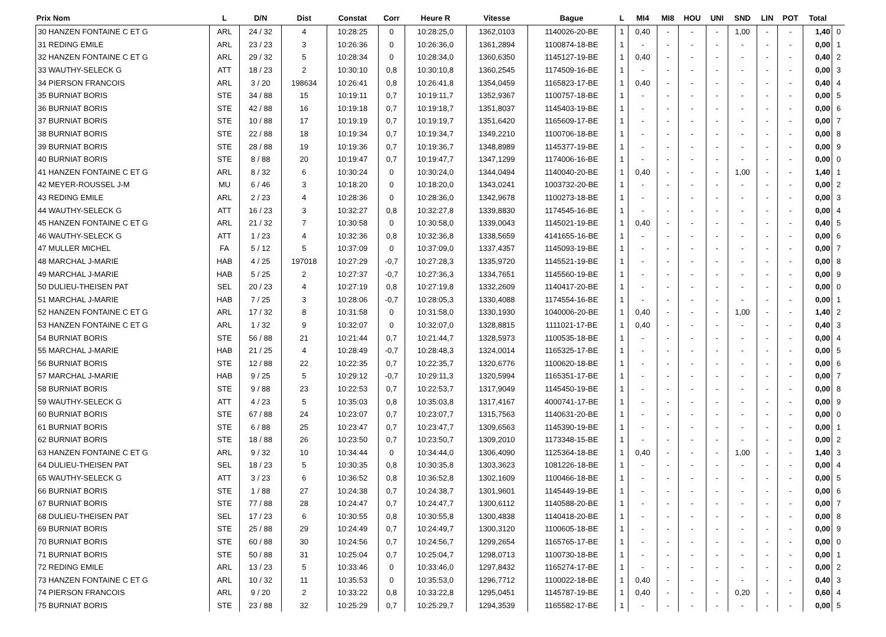| Prix Nom | L | D/N | Dist | Constat | Corr | Heure R | Vitesse | Bague | L | MI4 | MI8 | HOU | UNI | SND | LIN | POT | Total | |
| --- | --- | --- | --- | --- | --- | --- | --- | --- | --- | --- | --- | --- | --- | --- | --- | --- | --- | --- |
| 30 HANZEN FONTAINE C ET G | ARL | 24 / 32 | 4 | 10:28:25 | 0 | 10:28:25,0 | 1362,0103 | 1140026-20-BE | 1 | 0,40 | - | - | - | 1,00 | - | - | 1,40 | 0 |
| 31 REDING EMILE | ARL | 23 / 23 | 3 | 10:26:36 | 0 | 10:26:36,0 | 1361,2894 | 1100874-18-BE | 1 | - | - | - | - | - | - | - | 0,00 | 1 |
| 32 HANZEN FONTAINE C ET G | ARL | 29 / 32 | 5 | 10:28:34 | 0 | 10:28:34,0 | 1360,6350 | 1145127-19-BE | 1 | 0,40 | - | - | - | - | - | - | 0,40 | 2 |
| 33 WAUTHY-SELECK G | ATT | 18 / 23 | 2 | 10:30:10 | 0,8 | 10:30:10,8 | 1360,2545 | 1174509-16-BE | 1 | - | - | - | - | - | - | - | 0,00 | 3 |
| 34 PIERSON FRANCOIS | ARL | 3 / 20 | 198634 | 10:26:41 | 0,8 | 10:26:41,8 | 1354,0459 | 1165823-17-BE | 1 | 0,40 | - | - | - | - | - | - | 0,40 | 4 |
| 35 BURNIAT BORIS | STE | 34 / 88 | 15 | 10:19:11 | 0,7 | 10:19:11,7 | 1352,9367 | 1100757-18-BE | 1 | - | - | - | - | - | - | - | 0,00 | 5 |
| 36 BURNIAT BORIS | STE | 42 / 88 | 16 | 10:19:18 | 0,7 | 10:19:18,7 | 1351,8037 | 1145403-19-BE | 1 | - | - | - | - | - | - | - | 0,00 | 6 |
| 37 BURNIAT BORIS | STE | 10 / 88 | 17 | 10:19:19 | 0,7 | 10:19:19,7 | 1351,6420 | 1165609-17-BE | 1 | - | - | - | - | - | - | - | 0,00 | 7 |
| 38 BURNIAT BORIS | STE | 22 / 88 | 18 | 10:19:34 | 0,7 | 10:19:34,7 | 1349,2210 | 1100706-18-BE | 1 | - | - | - | - | - | - | - | 0,00 | 8 |
| 39 BURNIAT BORIS | STE | 28 / 88 | 19 | 10:19:36 | 0,7 | 10:19:36,7 | 1348,8989 | 1145377-19-BE | 1 | - | - | - | - | - | - | - | 0,00 | 9 |
| 40 BURNIAT BORIS | STE | 8 / 88 | 20 | 10:19:47 | 0,7 | 10:19:47,7 | 1347,1299 | 1174006-16-BE | 1 | - | - | - | - | - | - | - | 0,00 | 0 |
| 41 HANZEN FONTAINE C ET G | ARL | 8 / 32 | 6 | 10:30:24 | 0 | 10:30:24,0 | 1344,0494 | 1140040-20-BE | 1 | 0,40 | - | - | - | 1,00 | - | - | 1,40 | 1 |
| 42 MEYER-ROUSSEL J-M | MU | 6 / 46 | 3 | 10:18:20 | 0 | 10:18:20,0 | 1343,0241 | 1003732-20-BE | 1 | - | - | - | - | - | - | - | 0,00 | 2 |
| 43 REDING EMILE | ARL | 2 / 23 | 4 | 10:28:36 | 0 | 10:28:36,0 | 1342,9678 | 1100273-18-BE | 1 | - | - | - | - | - | - | - | 0,00 | 3 |
| 44 WAUTHY-SELECK G | ATT | 16 / 23 | 3 | 10:32:27 | 0,8 | 10:32:27,8 | 1339,8830 | 1174545-16-BE | 1 | - | - | - | - | - | - | - | 0,00 | 4 |
| 45 HANZEN FONTAINE C ET G | ARL | 21 / 32 | 7 | 10:30:58 | 0 | 10:30:58,0 | 1339,0043 | 1145021-19-BE | 1 | 0,40 | - | - | - | - | - | - | 0,40 | 5 |
| 46 WAUTHY-SELECK G | ATT | 1 / 23 | 4 | 10:32:36 | 0,8 | 10:32:36,8 | 1338,5659 | 4141655-16-BE | 1 | - | - | - | - | - | - | - | 0,00 | 6 |
| 47 MULLER MICHEL | FA | 5 / 12 | 5 | 10:37:09 | 0 | 10:37:09,0 | 1337,4357 | 1145093-19-BE | 1 | - | - | - | - | - | - | - | 0,00 | 7 |
| 48 MARCHAL J-MARIE | HAB | 4 / 25 | 197018 | 10:27:29 | -0,7 | 10:27:28,3 | 1335,9720 | 1145521-19-BE | 1 | - | - | - | - | - | - | - | 0,00 | 8 |
| 49 MARCHAL J-MARIE | HAB | 5 / 25 | 2 | 10:27:37 | -0,7 | 10:27:36,3 | 1334,7651 | 1145560-19-BE | 1 | - | - | - | - | - | - | - | 0,00 | 9 |
| 50 DULIEU-THEISEN PAT | SEL | 20 / 23 | 4 | 10:27:19 | 0,8 | 10:27:19,8 | 1332,2609 | 1140417-20-BE | 1 | - | - | - | - | - | - | - | 0,00 | 0 |
| 51 MARCHAL J-MARIE | HAB | 7 / 25 | 3 | 10:28:06 | -0,7 | 10:28:05,3 | 1330,4088 | 1174554-16-BE | 1 | - | - | - | - | - | - | - | 0,00 | 1 |
| 52 HANZEN FONTAINE C ET G | ARL | 17 / 32 | 8 | 10:31:58 | 0 | 10:31:58,0 | 1330,1930 | 1040006-20-BE | 1 | 0,40 | - | - | - | 1,00 | - | - | 1,40 | 2 |
| 53 HANZEN FONTAINE C ET G | ARL | 1 / 32 | 9 | 10:32:07 | 0 | 10:32:07,0 | 1328,8815 | 1111021-17-BE | 1 | 0,40 | - | - | - | - | - | - | 0,40 | 3 |
| 54 BURNIAT BORIS | STE | 56 / 88 | 21 | 10:21:44 | 0,7 | 10:21:44,7 | 1328,5973 | 1100535-18-BE | 1 | - | - | - | - | - | - | - | 0,00 | 4 |
| 55 MARCHAL J-MARIE | HAB | 21 / 25 | 4 | 10:28:49 | -0,7 | 10:28:48,3 | 1324,0014 | 1165325-17-BE | 1 | - | - | - | - | - | - | - | 0,00 | 5 |
| 56 BURNIAT BORIS | STE | 12 / 88 | 22 | 10:22:35 | 0,7 | 10:22:35,7 | 1320,6776 | 1100620-18-BE | 1 | - | - | - | - | - | - | - | 0,00 | 6 |
| 57 MARCHAL J-MARIE | HAB | 9 / 25 | 5 | 10:29:12 | -0,7 | 10:29:11,3 | 1320,5994 | 1165351-17-BE | 1 | - | - | - | - | - | - | - | 0,00 | 7 |
| 58 BURNIAT BORIS | STE | 9 / 88 | 23 | 10:22:53 | 0,7 | 10:22:53,7 | 1317,9049 | 1145450-19-BE | 1 | - | - | - | - | - | - | - | 0,00 | 8 |
| 59 WAUTHY-SELECK G | ATT | 4 / 23 | 5 | 10:35:03 | 0,8 | 10:35:03,8 | 1317,4167 | 4000741-17-BE | 1 | - | - | - | - | - | - | - | 0,00 | 9 |
| 60 BURNIAT BORIS | STE | 67 / 88 | 24 | 10:23:07 | 0,7 | 10:23:07,7 | 1315,7563 | 1140631-20-BE | 1 | - | - | - | - | - | - | - | 0,00 | 0 |
| 61 BURNIAT BORIS | STE | 6 / 88 | 25 | 10:23:47 | 0,7 | 10:23:47,7 | 1309,6563 | 1145390-19-BE | 1 | - | - | - | - | - | - | - | 0,00 | 1 |
| 62 BURNIAT BORIS | STE | 18 / 88 | 26 | 10:23:50 | 0,7 | 10:23:50,7 | 1309,2010 | 1173348-15-BE | 1 | - | - | - | - | - | - | - | 0,00 | 2 |
| 63 HANZEN FONTAINE C ET G | ARL | 9 / 32 | 10 | 10:34:44 | 0 | 10:34:44,0 | 1306,4090 | 1125364-18-BE | 1 | 0,40 | - | - | - | 1,00 | - | - | 1,40 | 3 |
| 64 DULIEU-THEISEN PAT | SEL | 18 / 23 | 5 | 10:30:35 | 0,8 | 10:30:35,8 | 1303,3623 | 1081226-18-BE | 1 | - | - | - | - | - | - | - | 0,00 | 4 |
| 65 WAUTHY-SELECK G | ATT | 3 / 23 | 6 | 10:36:52 | 0,8 | 10:36:52,8 | 1302,1609 | 1100466-18-BE | 1 | - | - | - | - | - | - | - | 0,00 | 5 |
| 66 BURNIAT BORIS | STE | 1 / 88 | 27 | 10:24:38 | 0,7 | 10:24:38,7 | 1301,9601 | 1145449-19-BE | 1 | - | - | - | - | - | - | - | 0,00 | 6 |
| 67 BURNIAT BORIS | STE | 77 / 88 | 28 | 10:24:47 | 0,7 | 10:24:47,7 | 1300,6112 | 1140588-20-BE | 1 | - | - | - | - | - | - | - | 0,00 | 7 |
| 68 DULIEU-THEISEN PAT | SEL | 17 / 23 | 6 | 10:30:55 | 0,8 | 10:30:55,8 | 1300,4838 | 1140418-20-BE | 1 | - | - | - | - | - | - | - | 0,00 | 8 |
| 69 BURNIAT BORIS | STE | 25 / 88 | 29 | 10:24:49 | 0,7 | 10:24:49,7 | 1300,3120 | 1100605-18-BE | 1 | - | - | - | - | - | - | - | 0,00 | 9 |
| 70 BURNIAT BORIS | STE | 60 / 88 | 30 | 10:24:56 | 0,7 | 10:24:56,7 | 1299,2654 | 1165765-17-BE | 1 | - | - | - | - | - | - | - | 0,00 | 0 |
| 71 BURNIAT BORIS | STE | 50 / 88 | 31 | 10:25:04 | 0,7 | 10:25:04,7 | 1298,0713 | 1100730-18-BE | 1 | - | - | - | - | - | - | - | 0,00 | 1 |
| 72 REDING EMILE | ARL | 13 / 23 | 5 | 10:33:46 | 0 | 10:33:46,0 | 1297,8432 | 1165274-17-BE | 1 | - | - | - | - | - | - | - | 0,00 | 2 |
| 73 HANZEN FONTAINE C ET G | ARL | 10 / 32 | 11 | 10:35:53 | 0 | 10:35:53,0 | 1296,7712 | 1100022-18-BE | 1 | 0,40 | - | - | - | - | - | - | 0,40 | 3 |
| 74 PIERSON FRANCOIS | ARL | 9 / 20 | 2 | 10:33:22 | 0,8 | 10:33:22,8 | 1295,0451 | 1145787-19-BE | 1 | 0,40 | - | - | - | 0,20 | - | - | 0,60 | 4 |
| 75 BURNIAT BORIS | STE | 23 / 88 | 32 | 10:25:29 | 0,7 | 10:25:29,7 | 1294,3539 | 1165582-17-BE | 1 | - | - | - | - | - | - | - | 0,00 | 5 |